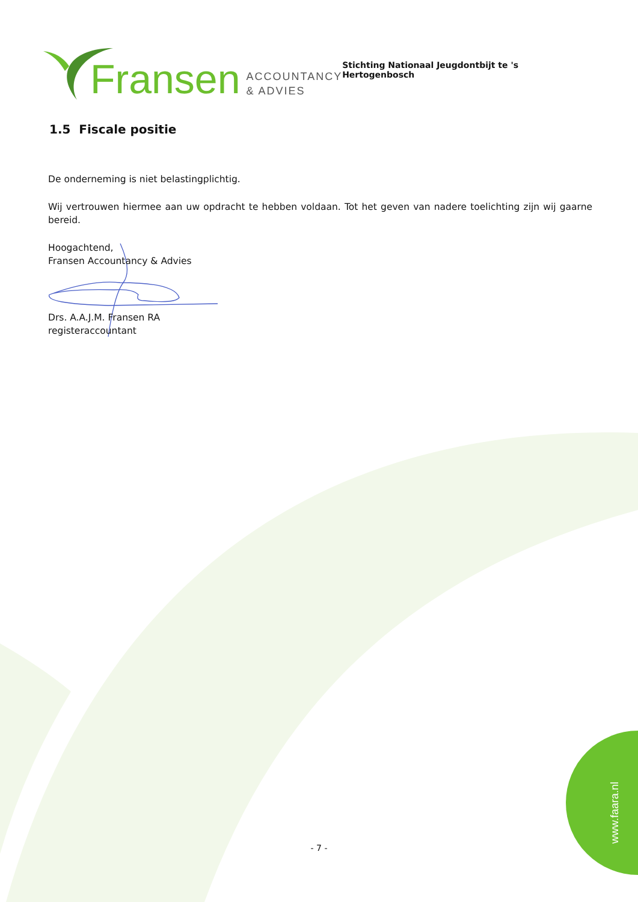Fransen ACCOUNTANCY
& ADVIES
Stichting Nationaal Jeugdontbijt te 's Hertogenbosch
1.5 Fiscale positie
De onderneming is niet belastingplichtig.
Wij vertrouwen hiermee aan uw opdracht te hebben voldaan. Tot het geven van nadere toelichting zijn wij gaarne bereid.
Hoogachtend,
Fransen Accountancy & Advies
Drs. A.A.J.M. Fransen RA
registeraccountant
- 7 -
www.faara.nl